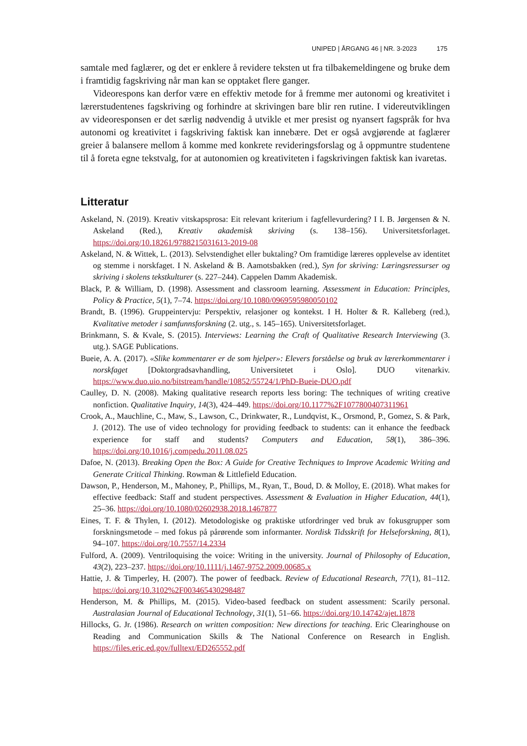UNIPED | ÅRGANG 46 | NR. 3-2023 175
samtale med faglærer, og det er enklere å revidere teksten ut fra tilbakemeldingene og bruke dem i framtidig fagskriving når man kan se opptaket flere ganger.
Videorespons kan derfor være en effektiv metode for å fremme mer autonomi og kreativitet i lærerstudentenes fagskriving og forhindre at skrivingen bare blir ren rutine. I videreutviklingen av videoresponsen er det særlig nødvendig å utvikle et mer presist og nyansert fagspråk for hva autonomi og kreativitet i fagskriving faktisk kan innebære. Det er også avgjørende at faglærer greier å balansere mellom å komme med konkrete revideringsforslag og å oppmuntre studentene til å foreta egne tekstvalg, for at autonomien og kreativiteten i fagskrivingen faktisk kan ivaretas.
Litteratur
Askeland, N. (2019). Kreativ vitskapsprosa: Eit relevant kriterium i fagfellevurdering? I I. B. Jørgensen & N. Askeland (Red.), Kreativ akademisk skriving (s. 138–156). Universitetsforlaget. https://doi.org/10.18261/9788215031613-2019-08
Askeland, N. & Wittek, L. (2013). Selvstendighet eller buktaling? Om framtidige læreres opplevelse av identitet og stemme i norskfaget. I N. Askeland & B. Aamotsbakken (red.), Syn for skriving: Læringsressurser og skriving i skolens tekstkulturer (s. 227–244). Cappelen Damm Akademisk.
Black, P. & William, D. (1998). Assessment and classroom learning. Assessment in Education: Principles, Policy & Practice, 5(1), 7–74. https://doi.org/10.1080/0969595980050102
Brandt, B. (1996). Gruppeintervju: Perspektiv, relasjoner og kontekst. I H. Holter & R. Kalleberg (red.), Kvalitative metoder i samfunnsforskning (2. utg., s. 145–165). Universitetsforlaget.
Brinkmann, S. & Kvale, S. (2015). Interviews: Learning the Craft of Qualitative Research Interviewing (3. utg.). SAGE Publications.
Bueie, A. A. (2017). «Slike kommentarer er de som hjelper»: Elevers forståelse og bruk av lærerkommentarer i norskfaget [Doktorgradsavhandling, Universitetet i Oslo]. DUO vitenarkiv. https://www.duo.uio.no/bitstream/handle/10852/55724/1/PhD-Bueie-DUO.pdf
Caulley, D. N. (2008). Making qualitative research reports less boring: The techniques of writing creative nonfiction. Qualitative Inquiry, 14(3), 424–449. https://doi.org/10.1177%2F1077800407311961
Crook, A., Mauchline, C., Maw, S., Lawson, C., Drinkwater, R., Lundqvist, K., Orsmond, P., Gomez, S. & Park, J. (2012). The use of video technology for providing feedback to students: can it enhance the feedback experience for staff and students? Computers and Education, 58(1), 386–396. https://doi.org/10.1016/j.compedu.2011.08.025
Dafoe, N. (2013). Breaking Open the Box: A Guide for Creative Techniques to Improve Academic Writing and Generate Critical Thinking. Rowman & Littlefield Education.
Dawson, P., Henderson, M., Mahoney, P., Phillips, M., Ryan, T., Boud, D. & Molloy, E. (2018). What makes for effective feedback: Staff and student perspectives. Assessment & Evaluation in Higher Education, 44(1), 25–36. https://doi.org/10.1080/02602938.2018.1467877
Eines, T. F. & Thylen, I. (2012). Metodologiske og praktiske utfordringer ved bruk av fokusgrupper som forskningsmetode – med fokus på pårørende som informanter. Nordisk Tidsskrift for Helseforskning, 8(1), 94–107. https://doi.org/10.7557/14.2334
Fulford, A. (2009). Ventriloquising the voice: Writing in the university. Journal of Philosophy of Education, 43(2), 223–237. https://doi.org/10.1111/j.1467-9752.2009.00685.x
Hattie, J. & Timperley, H. (2007). The power of feedback. Review of Educational Research, 77(1), 81–112. https://doi.org/10.3102%2F003465430298487
Henderson, M. & Phillips, M. (2015). Video-based feedback on student assessment: Scarily personal. Australasian Journal of Educational Technology, 31(1), 51–66. https://doi.org/10.14742/ajet.1878
Hillocks, G. Jr. (1986). Research on written composition: New directions for teaching. Eric Clearinghouse on Reading and Communication Skills & The National Conference on Research in English. https://files.eric.ed.gov/fulltext/ED265552.pdf